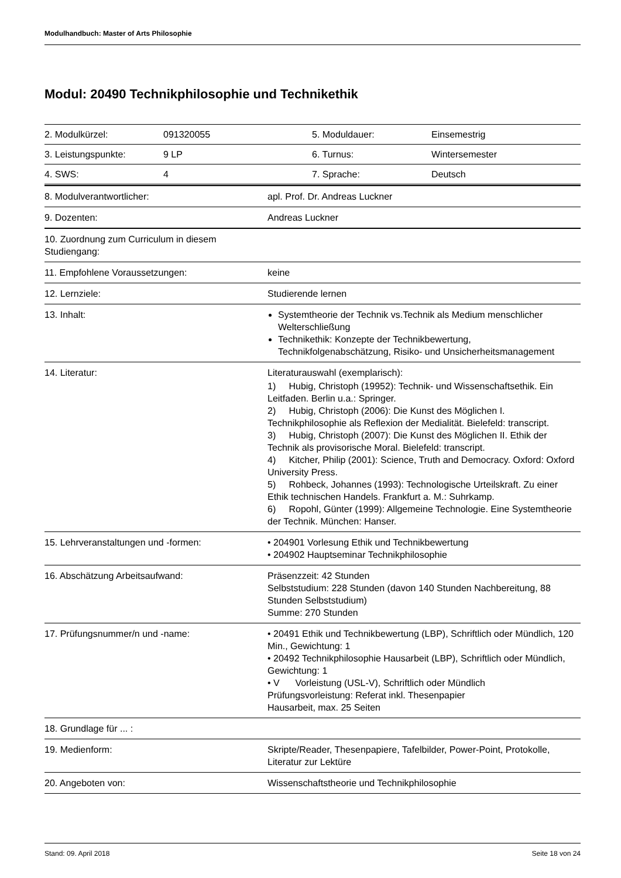Modulhandbuch: Master of Arts Philosophie
Modul: 20490 Technikphilosophie und Technikethik
| 2. Modulkürzel: | 091320055 | 5. Moduldauer: | Einsemestrig |
| 3. Leistungspunkte: | 9 LP | 6. Turnus: | Wintersemester |
| 4. SWS: | 4 | 7. Sprache: | Deutsch |
| 8. Modulverantwortlicher: | apl. Prof. Dr. Andreas Luckner |
| 9. Dozenten: | Andreas Luckner |
| 10. Zuordnung zum Curriculum in diesem Studiengang: | |
| 11. Empfohlene Voraussetzungen: | keine |
| 12. Lernziele: | Studierende lernen |
| 13. Inhalt: | Systemtheorie der Technik vs.Technik als Medium menschlicher Welterschließung Technikethik: Konzepte der Technikbewertung, Technikfolgenabschätzung, Risiko- und Unsicherheitsmanagement |
| 14. Literatur: | Literaturauswahl (exemplarisch): 1) Hubig, Christoph (19952): Technik- und Wissenschaftsethik. Ein Leitfaden. Berlin u.a.: Springer. 2) Hubig, Christoph (2006): Die Kunst des Möglichen I. Technikphilosophie als Reflexion der Medialität. Bielefeld: transcript. 3) Hubig, Christoph (2007): Die Kunst des Möglichen II. Ethik der Technik als provisorische Moral. Bielefeld: transcript. 4) Kitcher, Philip (2001): Science, Truth and Democracy. Oxford: Oxford University Press. 5) Rohbeck, Johannes (1993): Technologische Urteilskraft. Zu einer Ethik technischen Handels. Frankfurt a. M.: Suhrkamp. 6) Ropohl, Günter (1999): Allgemeine Technologie. Eine Systemtheorie der Technik. München: Hanser. |
| 15. Lehrveranstaltungen und -formen: | • 204901 Vorlesung Ethik und Technikbewertung • 204902 Hauptseminar Technikphilosophie |
| 16. Abschätzung Arbeitsaufwand: | Präsenzzeit: 42 Stunden Selbststudium: 228 Stunden (davon 140 Stunden Nachbereitung, 88 Stunden Selbststudium) Summe: 270 Stunden |
| 17. Prüfungsnummer/n und -name: | • 20491 Ethik und Technikbewertung (LBP), Schriftlich oder Mündlich, 120 Min., Gewichtung: 1 • 20492 Technikphilosophie Hausarbeit (LBP), Schriftlich oder Mündlich, Gewichtung: 1 • V Vorleistung (USL-V), Schriftlich oder Mündlich Prüfungsvorleistung: Referat inkl. Thesenpapier Hausarbeit, max. 25 Seiten |
| 18. Grundlage für ... : | |
| 19. Medienform: | Skripte/Reader, Thesenpapiere, Tafelbilder, Power-Point, Protokolle, Literatur zur Lektüre |
| 20. Angeboten von: | Wissenschaftstheorie und Technikphilosophie |
Stand: 09. April 2018 Seite 18 von 24